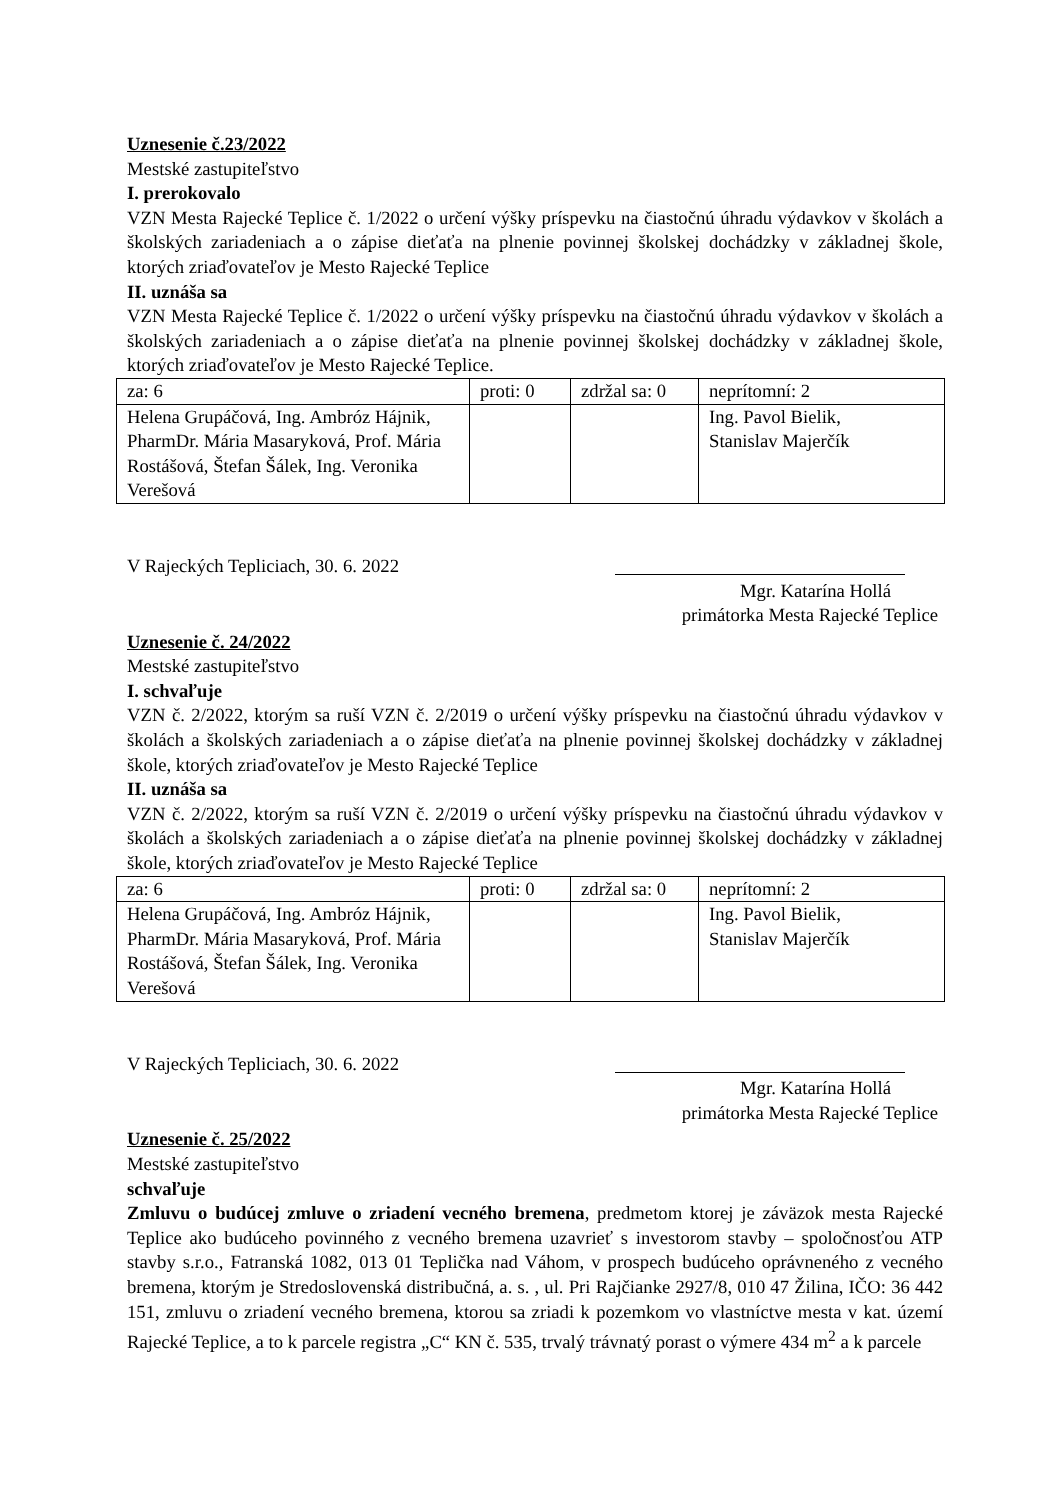Uznesenie č.23/2022
Mestské zastupiteľstvo
I. prerokovalo
VZN Mesta Rajecké Teplice č. 1/2022 o určení výšky príspevku na čiastočnú úhradu výdavkov v školách a školských zariadeniach a o zápise dieťaťa na plnenie povinnej školskej dochádzky v základnej škole, ktorých zriaďovateľov je Mesto Rajecké Teplice
II. uznáša sa
VZN Mesta Rajecké Teplice č. 1/2022 o určení výšky príspevku na čiastočnú úhradu výdavkov v školách a školských zariadeniach a o zápise dieťaťa na plnenie povinnej školskej dochádzky v základnej škole, ktorých zriaďovateľov je Mesto Rajecké Teplice.
| za: 6 | proti: 0 | zdržal sa: 0 | neprítomní: 2 |
| Helena Grupáčová, Ing. Ambróz Hájnik, PharmDr. Mária Masaryková, Prof. Mária Rostášová, Štefan Šálek, Ing. Veronika Verešová | | | Ing. Pavol Bielik, Stanislav Majerčík |
V Rajeckých Tepliciach, 30. 6. 2022
Mgr. Katarína Hollá
primátorka Mesta Rajecké Teplice
Uznesenie č. 24/2022
Mestské zastupiteľstvo
I. schvaľuje
VZN č. 2/2022, ktorým sa ruší VZN č. 2/2019 o určení výšky príspevku na čiastočnú úhradu výdavkov v školách a školských zariadeniach a o zápise dieťaťa na plnenie povinnej školskej dochádzky v základnej škole, ktorých zriaďovateľov je Mesto Rajecké Teplice
II. uznáša sa
VZN č. 2/2022, ktorým sa ruší VZN č. 2/2019 o určení výšky príspevku na čiastočnú úhradu výdavkov v školách a školských zariadeniach a o zápise dieťaťa na plnenie povinnej školskej dochádzky v základnej škole, ktorých zriaďovateľov je Mesto Rajecké Teplice
| za: 6 | proti: 0 | zdržal sa: 0 | neprítomní: 2 |
| Helena Grupáčová, Ing. Ambróz Hájnik, PharmDr. Mária Masaryková, Prof. Mária Rostášová, Štefan Šálek, Ing. Veronika Verešová | | | Ing. Pavol Bielik, Stanislav Majerčík |
V Rajeckých Tepliciach, 30. 6. 2022
Mgr. Katarína Hollá
primátorka Mesta Rajecké Teplice
Uznesenie č. 25/2022
Mestské zastupiteľstvo
schvaľuje
Zmluvu o budúcej zmluve o zriadení vecného bremena, predmetom ktorej je záväzok mesta Rajecké Teplice ako budúceho povinného z vecného bremena uzavrieť s investorom stavby – spoločnosťou ATP stavby s.r.o., Fatranská 1082, 013 01 Teplička nad Váhom, v prospech budúceho oprávneného z vecného bremena, ktorým je Stredoslovenská distribučná, a. s. , ul. Pri Rajčianke 2927/8, 010 47 Žilina, IČO: 36 442 151, zmluvu o zriadení vecného bremena, ktorou sa zriadi k pozemkom vo vlastníctve mesta v kat. území Rajecké Teplice, a to k parcele registra „C“ KN č. 535, trvalý trávnatý porast o výmere 434 m<sup>2</sup> a k parcele